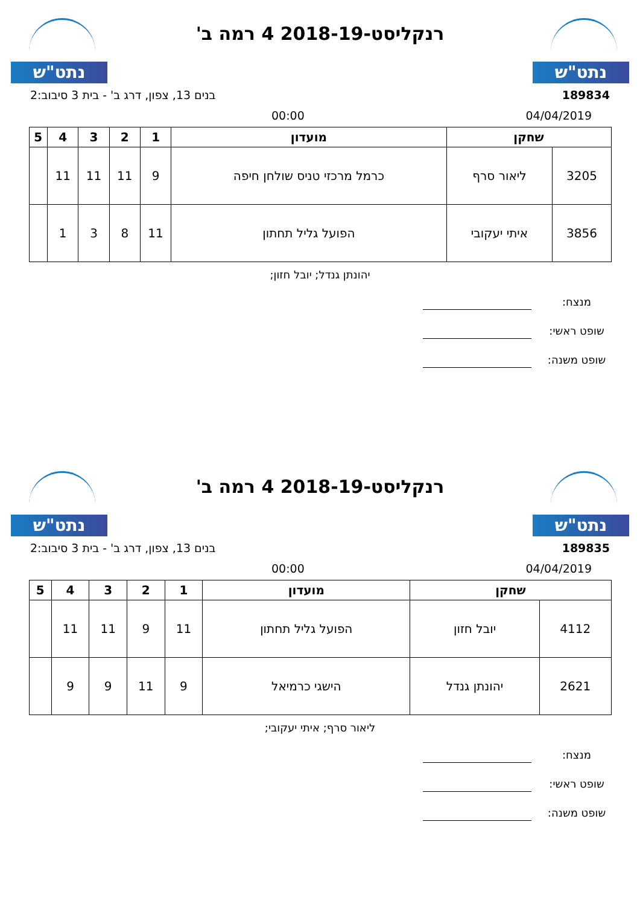נתט"ש
רנקליסט-2018-19 4 רמה ב'
נתט"ש
189834 בנים 13, צפון, דרג ב' - בית 3 סיבוב:2
04/04/2019 00:00
| שחקן | | מועדון | 1 | 2 | 3 | 4 | 5 |
| --- | --- | --- | --- | --- | --- | --- | --- |
| 3205 | ליאור סרף | כרמל מרכזי טניס שולחן חיפה | 9 | 11 | 11 | 11 | |
| 3856 | איתי יעקובי | הפועל גליל תחתון | 11 | 8 | 3 | 1 | |
יהונתן גנדל; יובל חזון;
מנצח:
שופט ראשי:
שופט משנה:
נתט"ש
רנקליסט-2018-19 4 רמה ב'
נתט"ש
189835 בנים 13, צפון, דרג ב' - בית 3 סיבוב:2
04/04/2019 00:00
| שחקן | | מועדון | 1 | 2 | 3 | 4 | 5 |
| --- | --- | --- | --- | --- | --- | --- | --- |
| 4112 | יובל חזון | הפועל גליל תחתון | 11 | 9 | 11 | 11 | |
| 2621 | יהונתן גנדל | הישגי כרמיאל | 9 | 11 | 9 | 9 | |
ליאור סרף; איתי יעקובי;
מנצח:
שופט ראשי:
שופט משנה: